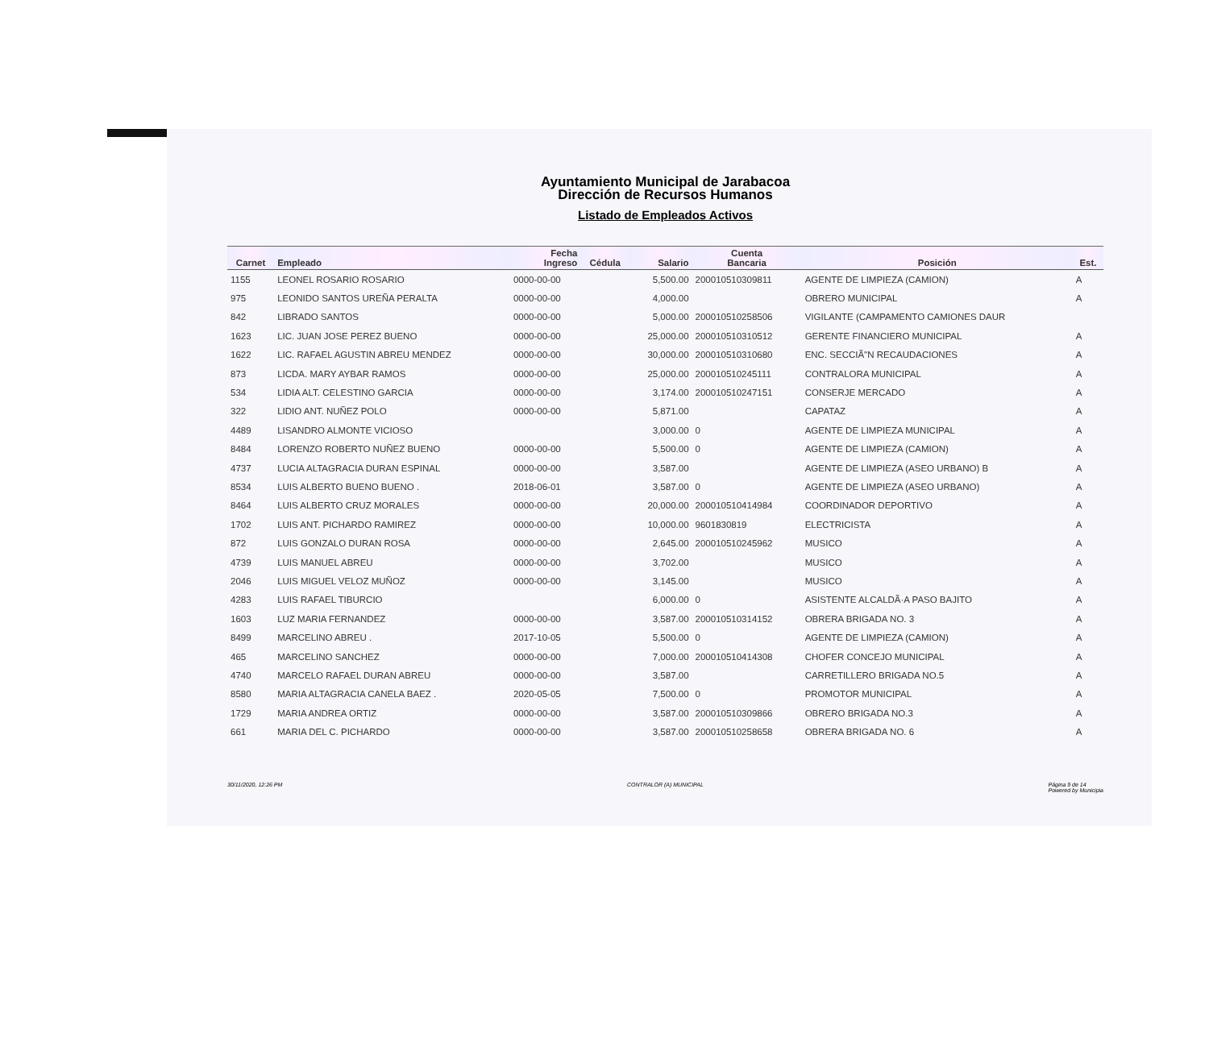Ayuntamiento Municipal de Jarabacoa
Dirección de Recursos Humanos
Listado de Empleados Activos
| Carnet | Empleado | Fecha Ingreso | Cédula | Salario | Cuenta Bancaria | Posición | Est. |
| --- | --- | --- | --- | --- | --- | --- | --- |
| 1155 | LEONEL ROSARIO ROSARIO | 0000-00-00 | | 5,500.00 | 200010510309811 | AGENTE DE LIMPIEZA (CAMION) | A |
| 975 | LEONIDO SANTOS UREÑA PERALTA | 0000-00-00 | | 4,000.00 | | OBRERO MUNICIPAL | A |
| 842 | LIBRADO SANTOS | 0000-00-00 | | 5,000.00 | 200010510258506 | VIGILANTE (CAMPAMENTO CAMIONES DAUR | |
| 1623 | LIC. JUAN JOSE PEREZ BUENO | 0000-00-00 | | 25,000.00 | 200010510310512 | GERENTE FINANCIERO MUNICIPAL | A |
| 1622 | LIC. RAFAEL AGUSTIN ABREU MENDEZ | 0000-00-00 | | 30,000.00 | 200010510310680 | ENC. SECCIÃ"N RECAUDACIONES | A |
| 873 | LICDA. MARY AYBAR RAMOS | 0000-00-00 | | 25,000.00 | 200010510245111 | CONTRALORA MUNICIPAL | A |
| 534 | LIDIA ALT. CELESTINO GARCIA | 0000-00-00 | | 3,174.00 | 200010510247151 | CONSERJE MERCADO | A |
| 322 | LIDIO ANT. NUÑEZ POLO | 0000-00-00 | | 5,871.00 | | CAPATAZ | A |
| 4489 | LISANDRO ALMONTE VICIOSO | | | 3,000.00 | 0 | AGENTE DE LIMPIEZA MUNICIPAL | A |
| 8484 | LORENZO ROBERTO NUÑEZ BUENO | 0000-00-00 | | 5,500.00 | 0 | AGENTE DE LIMPIEZA (CAMION) | A |
| 4737 | LUCIA ALTAGRACIA DURAN ESPINAL | 0000-00-00 | | 3,587.00 | | AGENTE DE LIMPIEZA (ASEO URBANO) B | A |
| 8534 | LUIS ALBERTO BUENO BUENO . | 2018-06-01 | | 3,587.00 | 0 | AGENTE DE LIMPIEZA (ASEO URBANO) | A |
| 8464 | LUIS ALBERTO CRUZ MORALES | 0000-00-00 | | 20,000.00 | 200010510414984 | COORDINADOR DEPORTIVO | A |
| 1702 | LUIS ANT. PICHARDO RAMIREZ | 0000-00-00 | | 10,000.00 | 9601830819 | ELECTRICISTA | A |
| 872 | LUIS GONZALO DURAN ROSA | 0000-00-00 | | 2,645.00 | 200010510245962 | MUSICO | A |
| 4739 | LUIS MANUEL ABREU | 0000-00-00 | | 3,702.00 | | MUSICO | A |
| 2046 | LUIS MIGUEL VELOZ MUÑOZ | 0000-00-00 | | 3,145.00 | | MUSICO | A |
| 4283 | LUIS RAFAEL TIBURCIO | | | 6,000.00 | 0 | ASISTENTE ALCALDÃ·A PASO BAJITO | A |
| 1603 | LUZ MARIA FERNANDEZ | 0000-00-00 | | 3,587.00 | 200010510314152 | OBRERA BRIGADA NO. 3 | A |
| 8499 | MARCELINO ABREU . | 2017-10-05 | | 5,500.00 | 0 | AGENTE DE LIMPIEZA (CAMION) | A |
| 465 | MARCELINO SANCHEZ | 0000-00-00 | | 7,000.00 | 200010510414308 | CHOFER CONCEJO MUNICIPAL | A |
| 4740 | MARCELO RAFAEL DURAN ABREU | 0000-00-00 | | 3,587.00 | | CARRETILLERO BRIGADA NO.5 | A |
| 8580 | MARIA ALTAGRACIA CANELA BAEZ . | 2020-05-05 | | 7,500.00 | 0 | PROMOTOR MUNICIPAL | A |
| 1729 | MARIA ANDREA ORTIZ | 0000-00-00 | | 3,587.00 | 200010510309866 | OBRERO BRIGADA NO.3 | A |
| 661 | MARIA DEL C. PICHARDO | 0000-00-00 | | 3,587.00 | 200010510258658 | OBRERA BRIGADA NO. 6 | A |
30/11/2020, 12:26 PM CONTRALOR (A) MUNICIPAL Página 9 de 14
Powered by Municipia